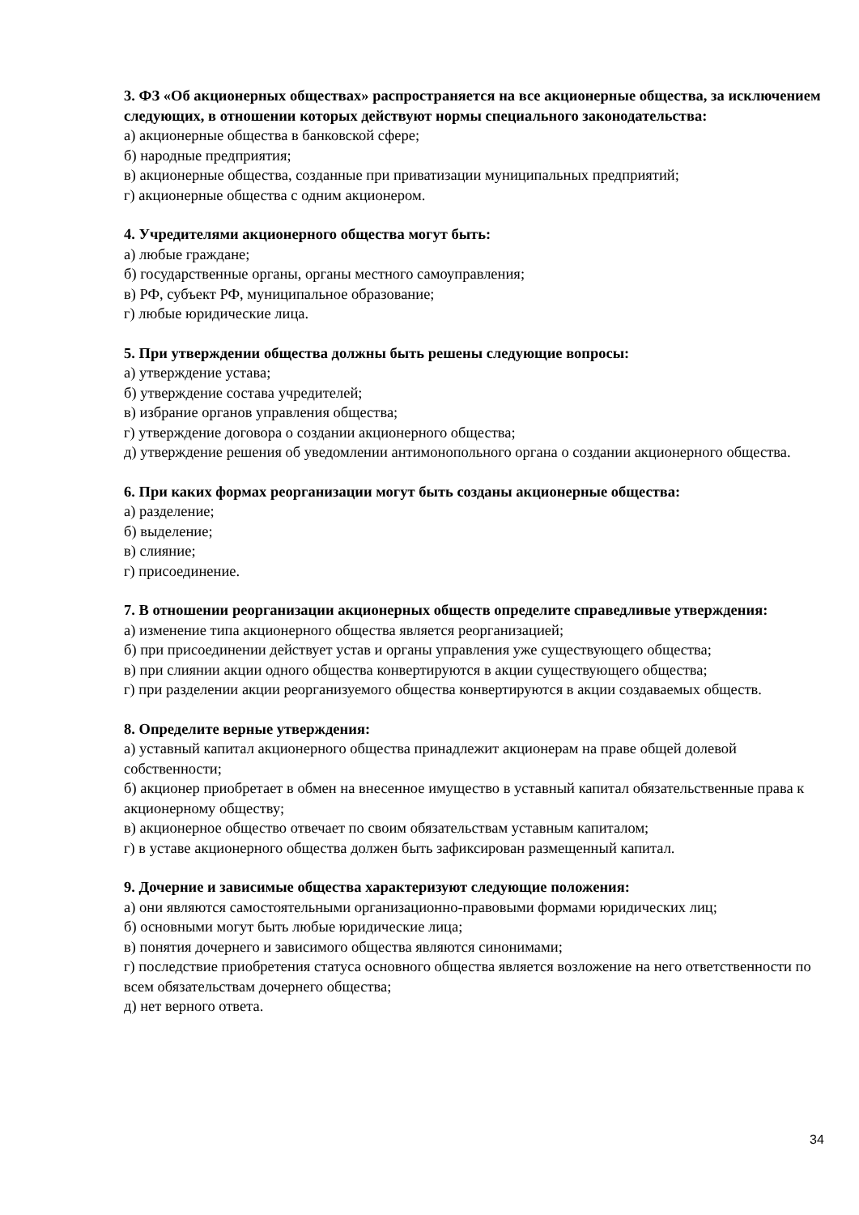3. ФЗ «Об акционерных обществах» распространяется на все акционерные общества, за исключением следующих, в отношении которых действуют нормы специального законодательства:
а) акционерные общества в банковской сфере;
б) народные предприятия;
в) акционерные общества, созданные при приватизации муниципальных предприятий;
г) акционерные общества с одним акционером.
4. Учредителями акционерного общества могут быть:
а) любые граждане;
б) государственные органы, органы местного самоуправления;
в) РФ, субъект РФ, муниципальное образование;
г) любые юридические лица.
5. При утверждении общества должны быть решены следующие вопросы:
а) утверждение устава;
б) утверждение состава учредителей;
в) избрание органов управления общества;
г) утверждение договора о создании акционерного общества;
д) утверждение решения об уведомлении антимонопольного органа о создании акционерного общества.
6. При каких формах реорганизации могут быть созданы акционерные общества:
а) разделение;
б) выделение;
в) слияние;
г) присоединение.
7. В отношении реорганизации акционерных обществ определите справедливые утверждения:
а) изменение типа акционерного общества является реорганизацией;
б) при присоединении действует устав и органы управления уже существующего общества;
в) при слиянии акции одного общества конвертируются в акции существующего общества;
г) при разделении акции реорганизуемого общества конвертируются в акции создаваемых обществ.
8. Определите верные утверждения:
а) уставный капитал акционерного общества принадлежит акционерам на праве общей долевой собственности;
б) акционер приобретает в обмен на внесенное имущество в уставный капитал обязательственные права к акционерному обществу;
в) акционерное общество отвечает по своим обязательствам уставным капиталом;
г) в уставе акционерного общества должен быть зафиксирован размещенный капитал.
9. Дочерние и зависимые общества характеризуют следующие положения:
а) они являются самостоятельными организационно-правовыми формами юридических лиц;
б) основными могут быть любые юридические лица;
в) понятия дочернего и зависимого общества являются синонимами;
г) последствие приобретения статуса основного общества является возложение на него ответственности по всем обязательствам дочернего общества;
д) нет верного ответа.
34